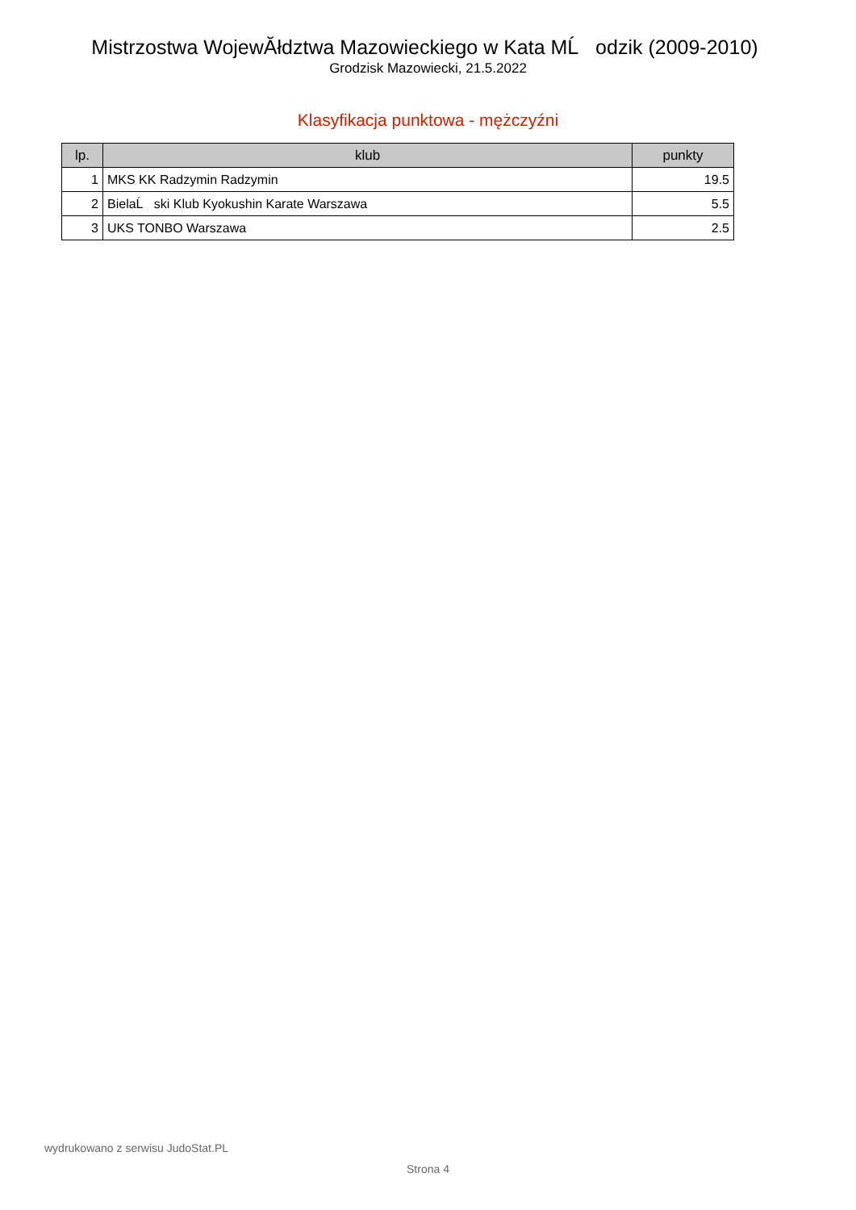Mistrzostwa WojewĂłdztwa Mazowieckiego w Kata MĹ odzik (2009-2010)
Grodzisk Mazowiecki, 21.5.2022
Klasyfikacja punktowa - mężczyźni
| lp. | klub | punkty |
| --- | --- | --- |
| 1 | MKS KK Radzymin Radzymin | 19.5 |
| 2 | BielaĹ ski Klub Kyokushin Karate Warszawa | 5.5 |
| 3 | UKS TONBO Warszawa | 2.5 |
wydrukowano z serwisu JudoStat.PL
Strona 4